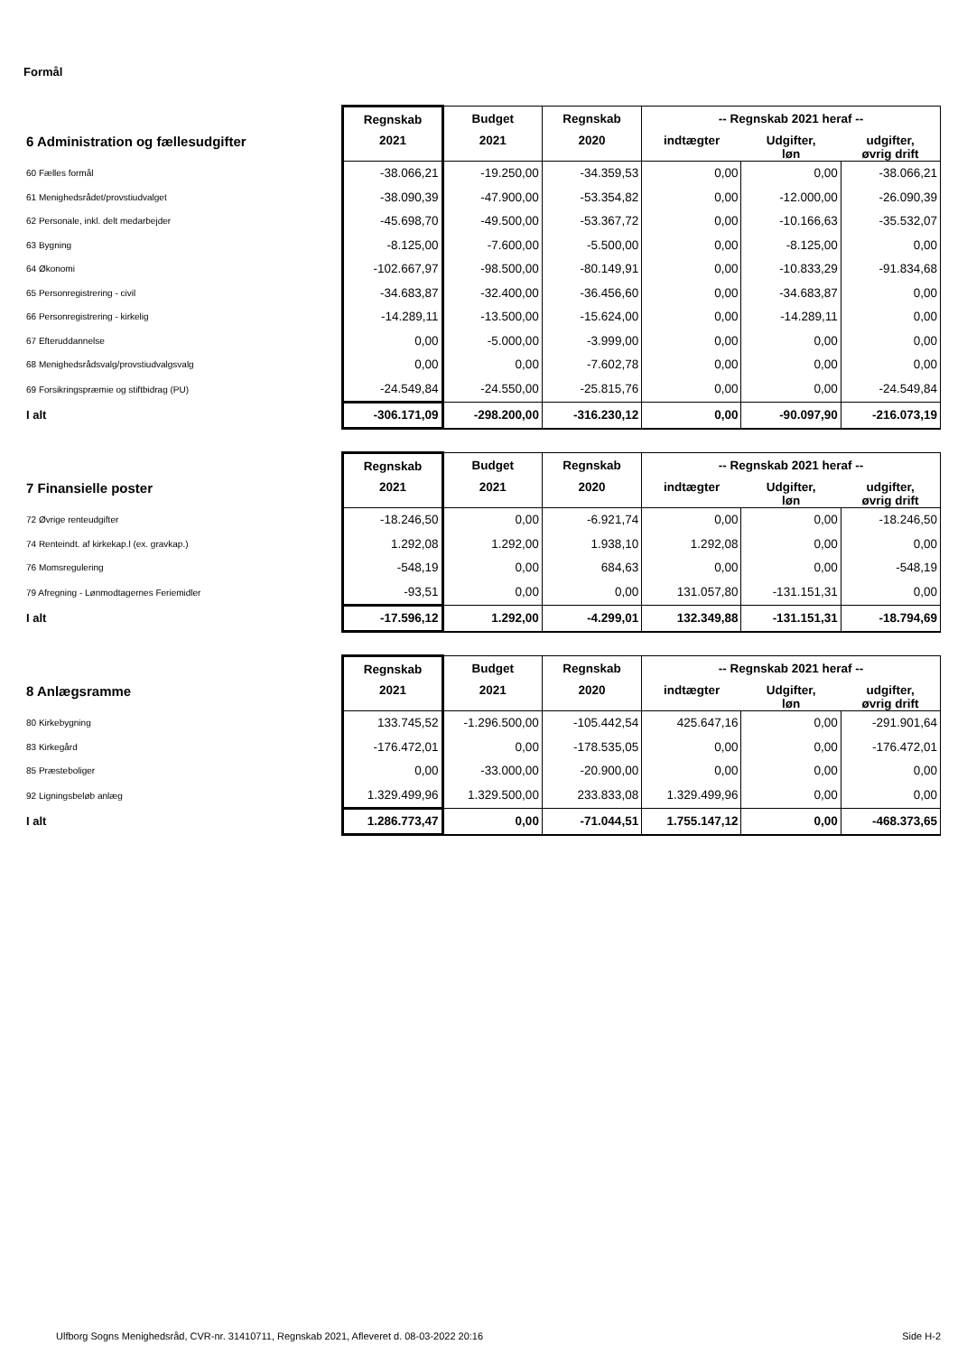Formål
| | Regnskab | Budget | Regnskab | -- Regnskab 2021 heraf -- | | |
| --- | --- | --- | --- | --- | --- | --- |
| 6 Administration og fællesudgifter | 2021 | 2021 | 2020 | indtægter | Udgifter, løn | udgifter, øvrig drift |
| 60 Fælles formål | -38.066,21 | -19.250,00 | -34.359,53 | 0,00 | 0,00 | -38.066,21 |
| 61 Menighedsrådet/provstiudvalget | -38.090,39 | -47.900,00 | -53.354,82 | 0,00 | -12.000,00 | -26.090,39 |
| 62 Personale, inkl. delt medarbejder | -45.698,70 | -49.500,00 | -53.367,72 | 0,00 | -10.166,63 | -35.532,07 |
| 63 Bygning | -8.125,00 | -7.600,00 | -5.500,00 | 0,00 | -8.125,00 | 0,00 |
| 64 Økonomi | -102.667,97 | -98.500,00 | -80.149,91 | 0,00 | -10.833,29 | -91.834,68 |
| 65 Personregistrering - civil | -34.683,87 | -32.400,00 | -36.456,60 | 0,00 | -34.683,87 | 0,00 |
| 66 Personregistrering - kirkelig | -14.289,11 | -13.500,00 | -15.624,00 | 0,00 | -14.289,11 | 0,00 |
| 67 Efteruddannelse | 0,00 | -5.000,00 | -3.999,00 | 0,00 | 0,00 | 0,00 |
| 68 Menighedsrådsvalg/provstiudvalgsvalg | 0,00 | 0,00 | -7.602,78 | 0,00 | 0,00 | 0,00 |
| 69 Forsikringspræmie og stiftbidrag (PU) | -24.549,84 | -24.550,00 | -25.815,76 | 0,00 | 0,00 | -24.549,84 |
| I alt | -306.171,09 | -298.200,00 | -316.230,12 | 0,00 | -90.097,90 | -216.073,19 |
| | Regnskab | Budget | Regnskab | -- Regnskab 2021 heraf -- | | |
| --- | --- | --- | --- | --- | --- | --- |
| 7 Finansielle poster | 2021 | 2021 | 2020 | indtægter | Udgifter, løn | udgifter, øvrig drift |
| 72 Øvrige renteudgifter | -18.246,50 | 0,00 | -6.921,74 | 0,00 | 0,00 | -18.246,50 |
| 74 Renteindt. af kirkekap.l (ex. gravkap.) | 1.292,08 | 1.292,00 | 1.938,10 | 1.292,08 | 0,00 | 0,00 |
| 76 Momsregulering | -548,19 | 0,00 | 684,63 | 0,00 | 0,00 | -548,19 |
| 79 Afregning - Lønmodtagernes Feriemidler | -93,51 | 0,00 | 0,00 | 131.057,80 | -131.151,31 | 0,00 |
| I alt | -17.596,12 | 1.292,00 | -4.299,01 | 132.349,88 | -131.151,31 | -18.794,69 |
| | Regnskab | Budget | Regnskab | -- Regnskab 2021 heraf -- | | |
| --- | --- | --- | --- | --- | --- | --- |
| 8 Anlægsramme | 2021 | 2021 | 2020 | indtægter | Udgifter, løn | udgifter, øvrig drift |
| 80 Kirkebygning | 133.745,52 | -1.296.500,00 | -105.442,54 | 425.647,16 | 0,00 | -291.901,64 |
| 83 Kirkegård | -176.472,01 | 0,00 | -178.535,05 | 0,00 | 0,00 | -176.472,01 |
| 85 Præsteboliger | 0,00 | -33.000,00 | -20.900,00 | 0,00 | 0,00 | 0,00 |
| 92 Ligningsbeløb anlæg | 1.329.499,96 | 1.329.500,00 | 233.833,08 | 1.329.499,96 | 0,00 | 0,00 |
| I alt | 1.286.773,47 | 0,00 | -71.044,51 | 1.755.147,12 | 0,00 | -468.373,65 |
Ulfborg Sogns Menighedsråd, CVR-nr. 31410711, Regnskab 2021, Afleveret d. 08-03-2022 20:16 Side H-2